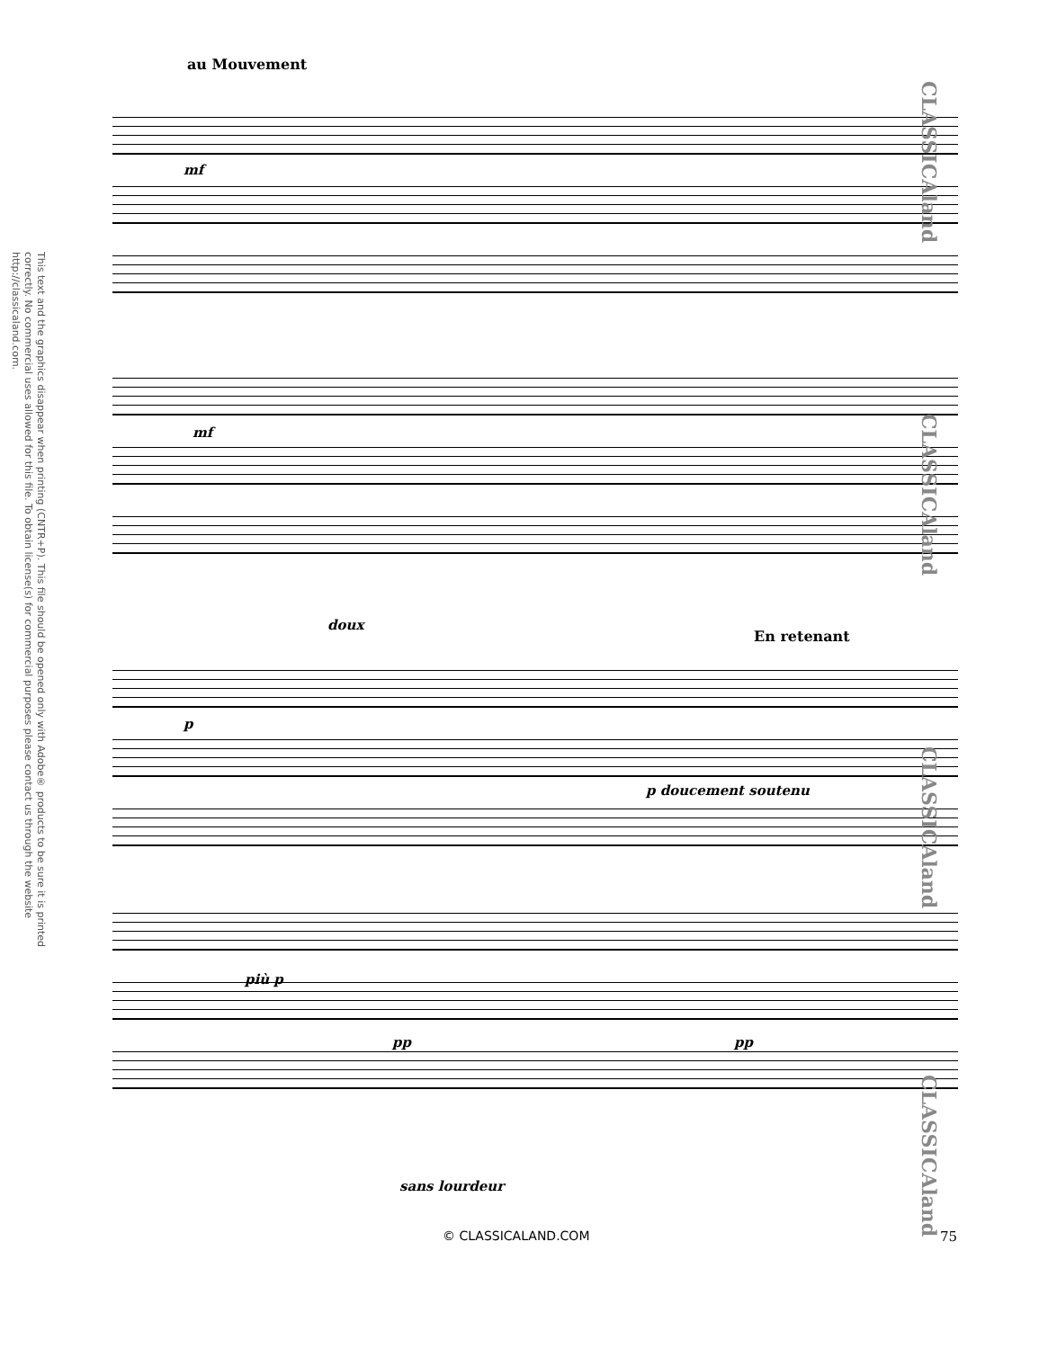This text and the graphics disappear when printing (CNTR+P). This file should be opened only with Adobe® products to be sure it is printed correctly. No commercial uses allowed for this file. To obtain license(s) for commercial purposes please contact us through the website http://classicaland.com.
au Mouvement
mf
mf
doux
En retenant
p
p doucement soutenu
più p
pp pp
sans lourdeur
CLASSICAland
CLASSICAland
CLASSICAland
CLASSICAland
© CLASSICALAND.COM 75